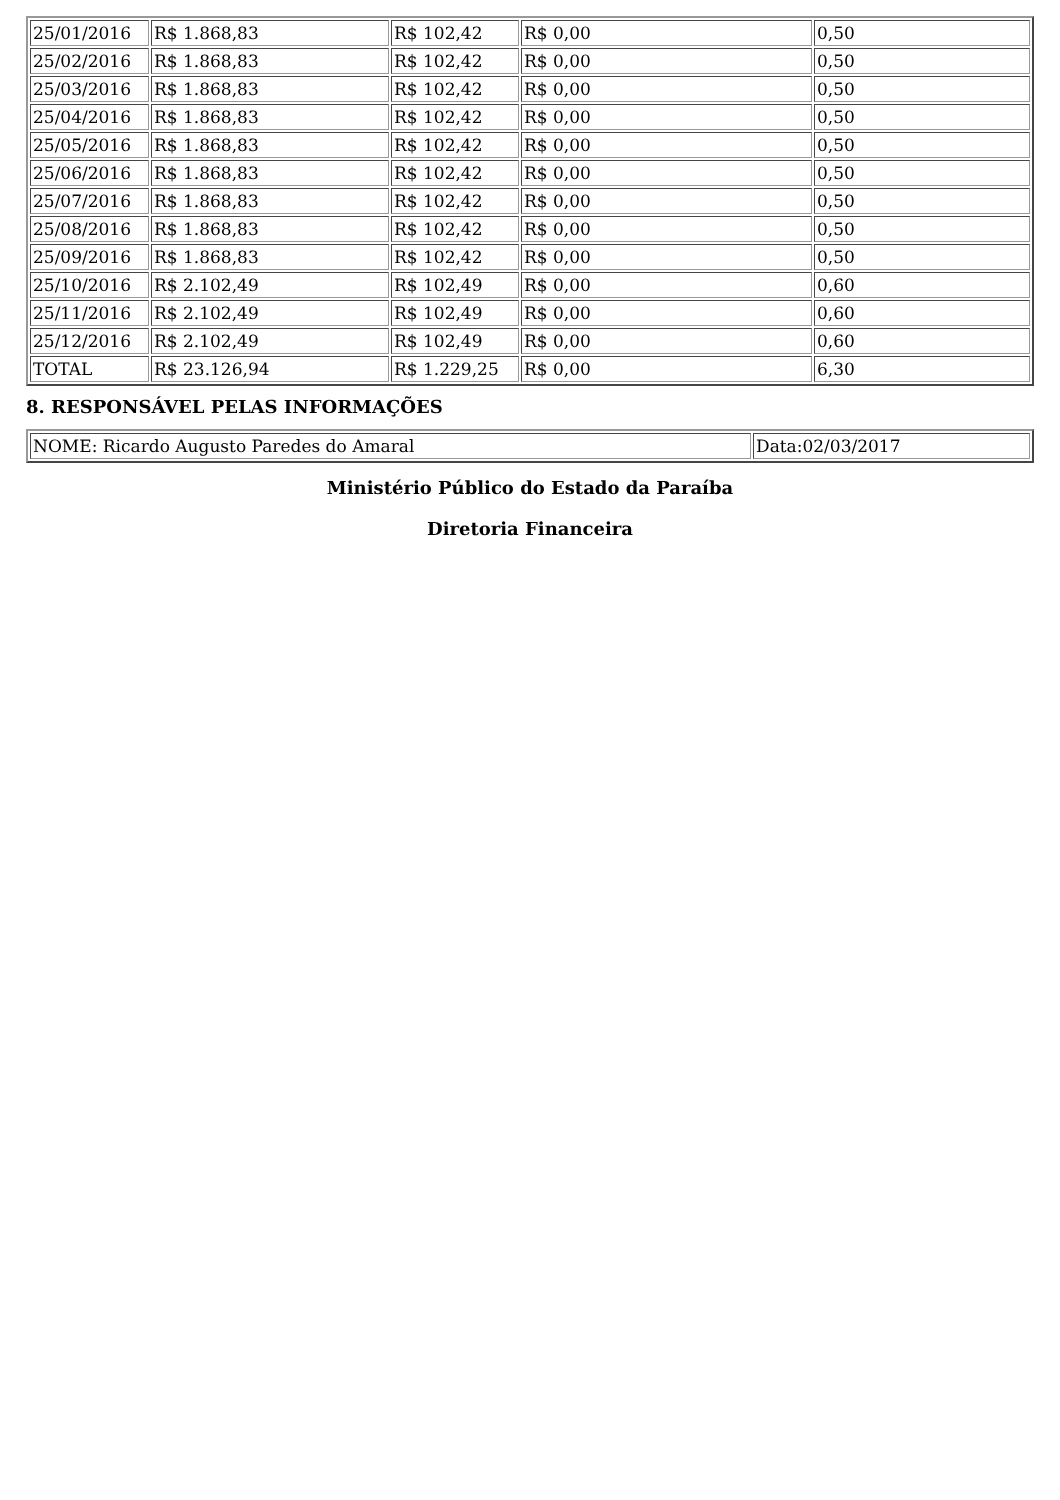| 25/01/2016 | R$ 1.868,83 | R$ 102,42 | R$ 0,00 | 0,50 |
| 25/02/2016 | R$ 1.868,83 | R$ 102,42 | R$ 0,00 | 0,50 |
| 25/03/2016 | R$ 1.868,83 | R$ 102,42 | R$ 0,00 | 0,50 |
| 25/04/2016 | R$ 1.868,83 | R$ 102,42 | R$ 0,00 | 0,50 |
| 25/05/2016 | R$ 1.868,83 | R$ 102,42 | R$ 0,00 | 0,50 |
| 25/06/2016 | R$ 1.868,83 | R$ 102,42 | R$ 0,00 | 0,50 |
| 25/07/2016 | R$ 1.868,83 | R$ 102,42 | R$ 0,00 | 0,50 |
| 25/08/2016 | R$ 1.868,83 | R$ 102,42 | R$ 0,00 | 0,50 |
| 25/09/2016 | R$ 1.868,83 | R$ 102,42 | R$ 0,00 | 0,50 |
| 25/10/2016 | R$ 2.102,49 | R$ 102,49 | R$ 0,00 | 0,60 |
| 25/11/2016 | R$ 2.102,49 | R$ 102,49 | R$ 0,00 | 0,60 |
| 25/12/2016 | R$ 2.102,49 | R$ 102,49 | R$ 0,00 | 0,60 |
| TOTAL | R$ 23.126,94 | R$ 1.229,25 | R$ 0,00 | 6,30 |
8. RESPONSÁVEL PELAS INFORMAÇÕES
| NOME: Ricardo Augusto Paredes do Amaral | Data:02/03/2017 |
Ministério Público do Estado da Paraíba
Diretoria Financeira